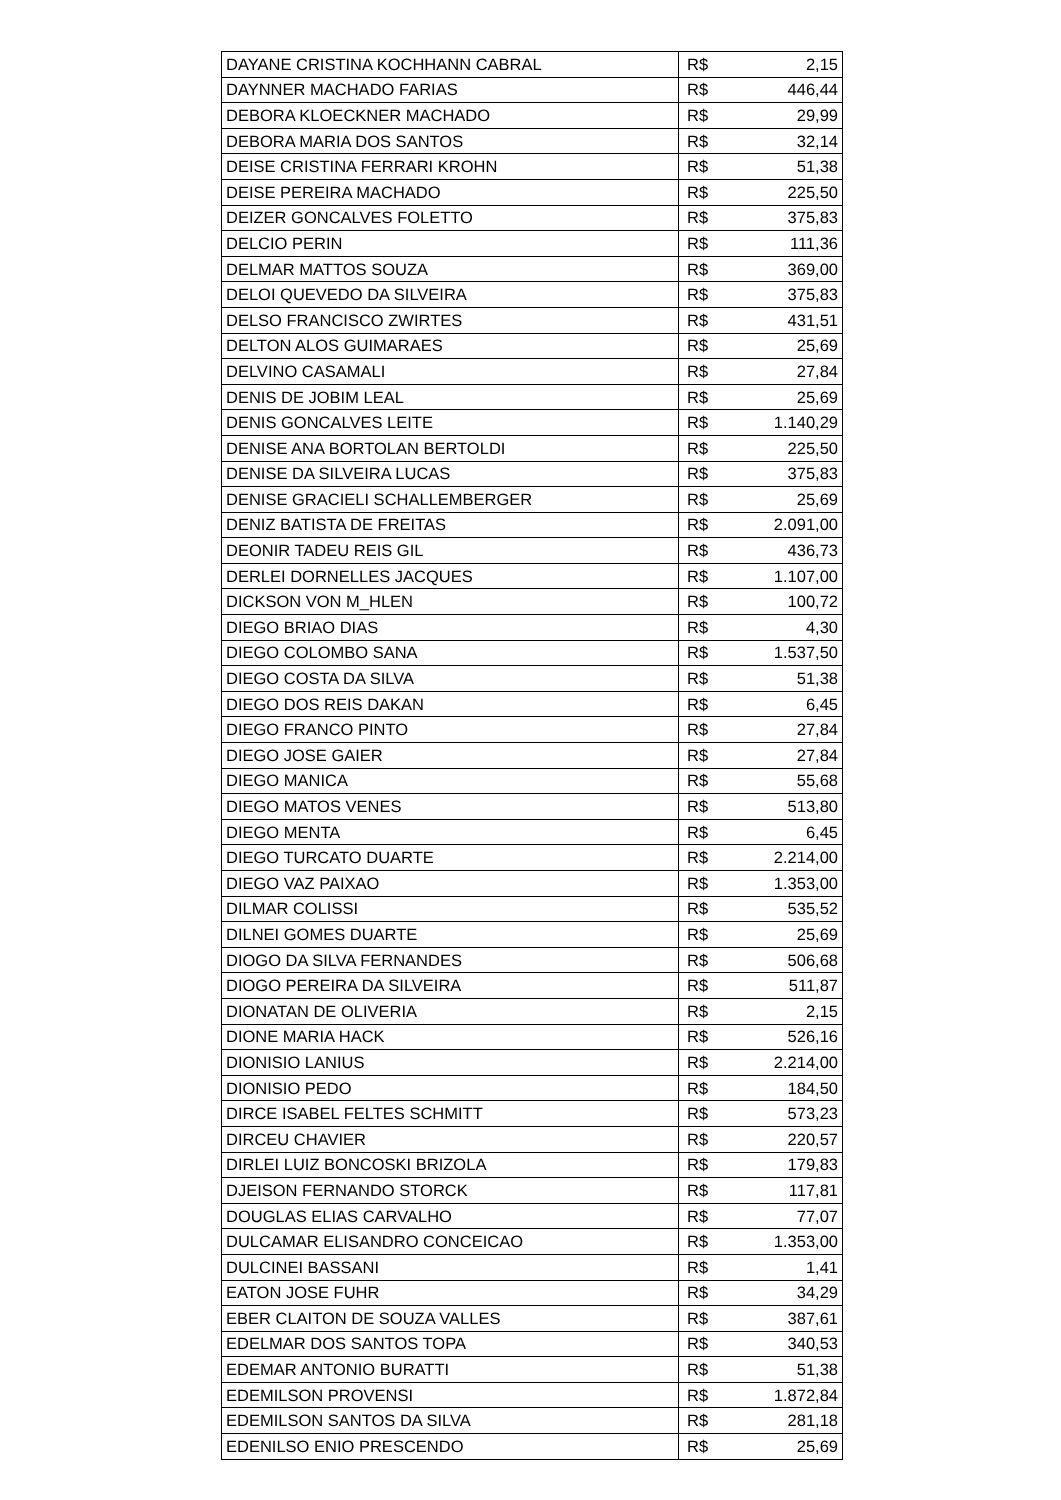| DAYANE CRISTINA KOCHHANN CABRAL | R$ | 2,15 |
| DAYNNER MACHADO FARIAS | R$ | 446,44 |
| DEBORA KLOECKNER MACHADO | R$ | 29,99 |
| DEBORA MARIA DOS SANTOS | R$ | 32,14 |
| DEISE CRISTINA FERRARI KROHN | R$ | 51,38 |
| DEISE PEREIRA MACHADO | R$ | 225,50 |
| DEIZER GONCALVES FOLETTO | R$ | 375,83 |
| DELCIO PERIN | R$ | 111,36 |
| DELMAR MATTOS SOUZA | R$ | 369,00 |
| DELOI QUEVEDO DA SILVEIRA | R$ | 375,83 |
| DELSO FRANCISCO ZWIRTES | R$ | 431,51 |
| DELTON ALOS GUIMARAES | R$ | 25,69 |
| DELVINO CASAMALI | R$ | 27,84 |
| DENIS DE JOBIM LEAL | R$ | 25,69 |
| DENIS GONCALVES LEITE | R$ | 1.140,29 |
| DENISE ANA BORTOLAN BERTOLDI | R$ | 225,50 |
| DENISE DA SILVEIRA LUCAS | R$ | 375,83 |
| DENISE GRACIELI SCHALLEMBERGER | R$ | 25,69 |
| DENIZ BATISTA DE FREITAS | R$ | 2.091,00 |
| DEONIR TADEU REIS GIL | R$ | 436,73 |
| DERLEI DORNELLES JACQUES | R$ | 1.107,00 |
| DICKSON VON M_HLEN | R$ | 100,72 |
| DIEGO BRIAO DIAS | R$ | 4,30 |
| DIEGO COLOMBO SANA | R$ | 1.537,50 |
| DIEGO COSTA DA SILVA | R$ | 51,38 |
| DIEGO DOS REIS DAKAN | R$ | 6,45 |
| DIEGO FRANCO PINTO | R$ | 27,84 |
| DIEGO JOSE GAIER | R$ | 27,84 |
| DIEGO MANICA | R$ | 55,68 |
| DIEGO MATOS VENES | R$ | 513,80 |
| DIEGO MENTA | R$ | 6,45 |
| DIEGO TURCATO DUARTE | R$ | 2.214,00 |
| DIEGO VAZ PAIXAO | R$ | 1.353,00 |
| DILMAR COLISSI | R$ | 535,52 |
| DILNEI GOMES DUARTE | R$ | 25,69 |
| DIOGO DA SILVA FERNANDES | R$ | 506,68 |
| DIOGO PEREIRA DA SILVEIRA | R$ | 511,87 |
| DIONATAN DE OLIVERIA | R$ | 2,15 |
| DIONE MARIA HACK | R$ | 526,16 |
| DIONISIO LANIUS | R$ | 2.214,00 |
| DIONISIO PEDO | R$ | 184,50 |
| DIRCE ISABEL FELTES SCHMITT | R$ | 573,23 |
| DIRCEU CHAVIER | R$ | 220,57 |
| DIRLEI LUIZ BONCOSKI BRIZOLA | R$ | 179,83 |
| DJEISON FERNANDO STORCK | R$ | 117,81 |
| DOUGLAS ELIAS CARVALHO | R$ | 77,07 |
| DULCAMAR ELISANDRO CONCEICAO | R$ | 1.353,00 |
| DULCINEI BASSANI | R$ | 1,41 |
| EATON JOSE FUHR | R$ | 34,29 |
| EBER CLAITON DE SOUZA VALLES | R$ | 387,61 |
| EDELMAR DOS SANTOS TOPA | R$ | 340,53 |
| EDEMAR ANTONIO BURATTI | R$ | 51,38 |
| EDEMILSON PROVENSI | R$ | 1.872,84 |
| EDEMILSON SANTOS DA SILVA | R$ | 281,18 |
| EDENILSO ENIO PRESCENDO | R$ | 25,69 |